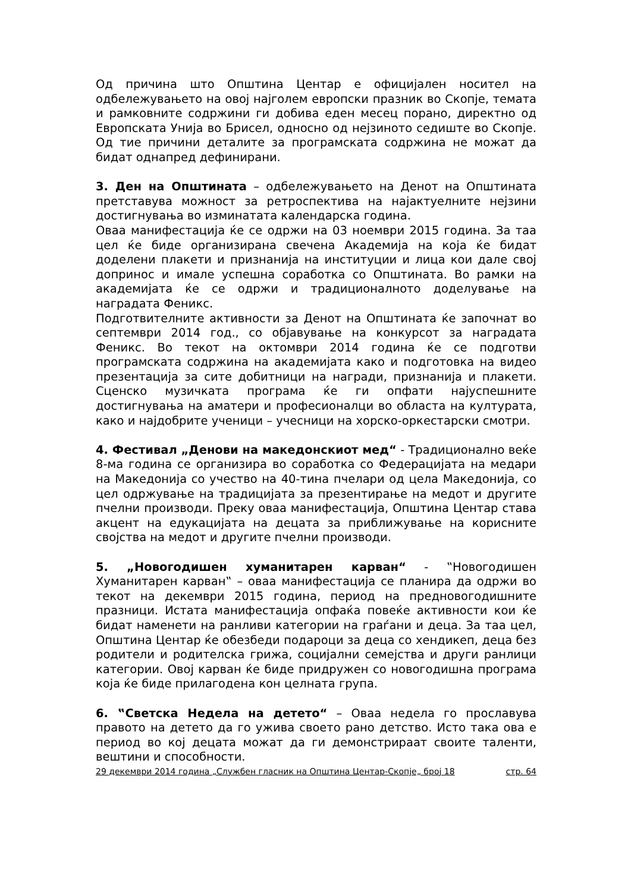Од причина што Општина Центар е официјален носител на одбележувањето на овој најголем европски празник во Скопје, темата и рамковните содржини ги добива еден месец порано, директно од Европската Унија во Брисел, односно од нејзиното седиште во Скопје. Од тие причини деталите за програмската содржина не можат да бидат однапред дефинирани.
3. Ден на Општината – одбележувањето на Денот на Општината претставува можност за ретроспектива на најактуелните нејзини достигнувања во изминатата календарска година.
Оваа манифестација ќе се одржи на 03 ноември 2015 година. За таа цел ќе биде организирана свечена Академија на која ќе бидат доделени плакети и признанија на институции и лица кои дале свој допринос и имале успешна соработка со Општината. Во рамки на академијата ќе се одржи и традиционалното доделување на наградата Феникс.
Подготвителните активности за Денот на Општината ќе започнат во септември 2014 год., со објавување на конкурсот за наградата Феникс. Во текот на октомври 2014 година ќе се подготви програмската содржина на академијата како и подготовка на видео презентација за сите добитници на награди, признанија и плакети. Сценско музичката програма ќе ги опфати најуспешните достигнувања на аматери и професионалци во областа на културата, како и најдобрите ученици – учесници на хорско-оркестарски смотри.
4. Фестивал „Денови на македонскиот мед“ - Традиционално веќе 8-ма година се организира во соработка со Федерацијата на медари на Македонија со учество на 40-тина пчелари од цела Македонија, со цел одржување на традицијата за презентирање на медот и другите пчелни производи. Преку оваа манифестација, Општина Центар става акцент на едукацијата на децата за приближување на корисните својства на медот и другите пчелни производи.
5. „Новогодишен хуманитарен карван“ - ‟Новогодишен Хуманитарен карван‟ – оваа манифестација се планира да одржи во текот на декември 2015 година, период на предновогодишните празници. Истата манифестација опфаќа повеќе активности кои ќе бидат наменети на ранливи категории на граѓани и деца. За таа цел, Општина Центар ќе обезбеди подароци за деца со хендикеп, деца без родители и родителска грижа, социјални семејства и други ранлици категории. Овој карван ќе биде придружен со новогодишна програма која ќе биде прилагодена кон целната група.
6. ‟Светска Недела на детето“ – Оваа недела го прославува правото на детето да го ужива своето рано детство. Исто така ова е период во кој децата можат да ги демонстрираат своите таленти, вештини и способности.
29 декември 2014 година „Службен гласник на Општина Центар-Скопје„ број 18 стр. 64